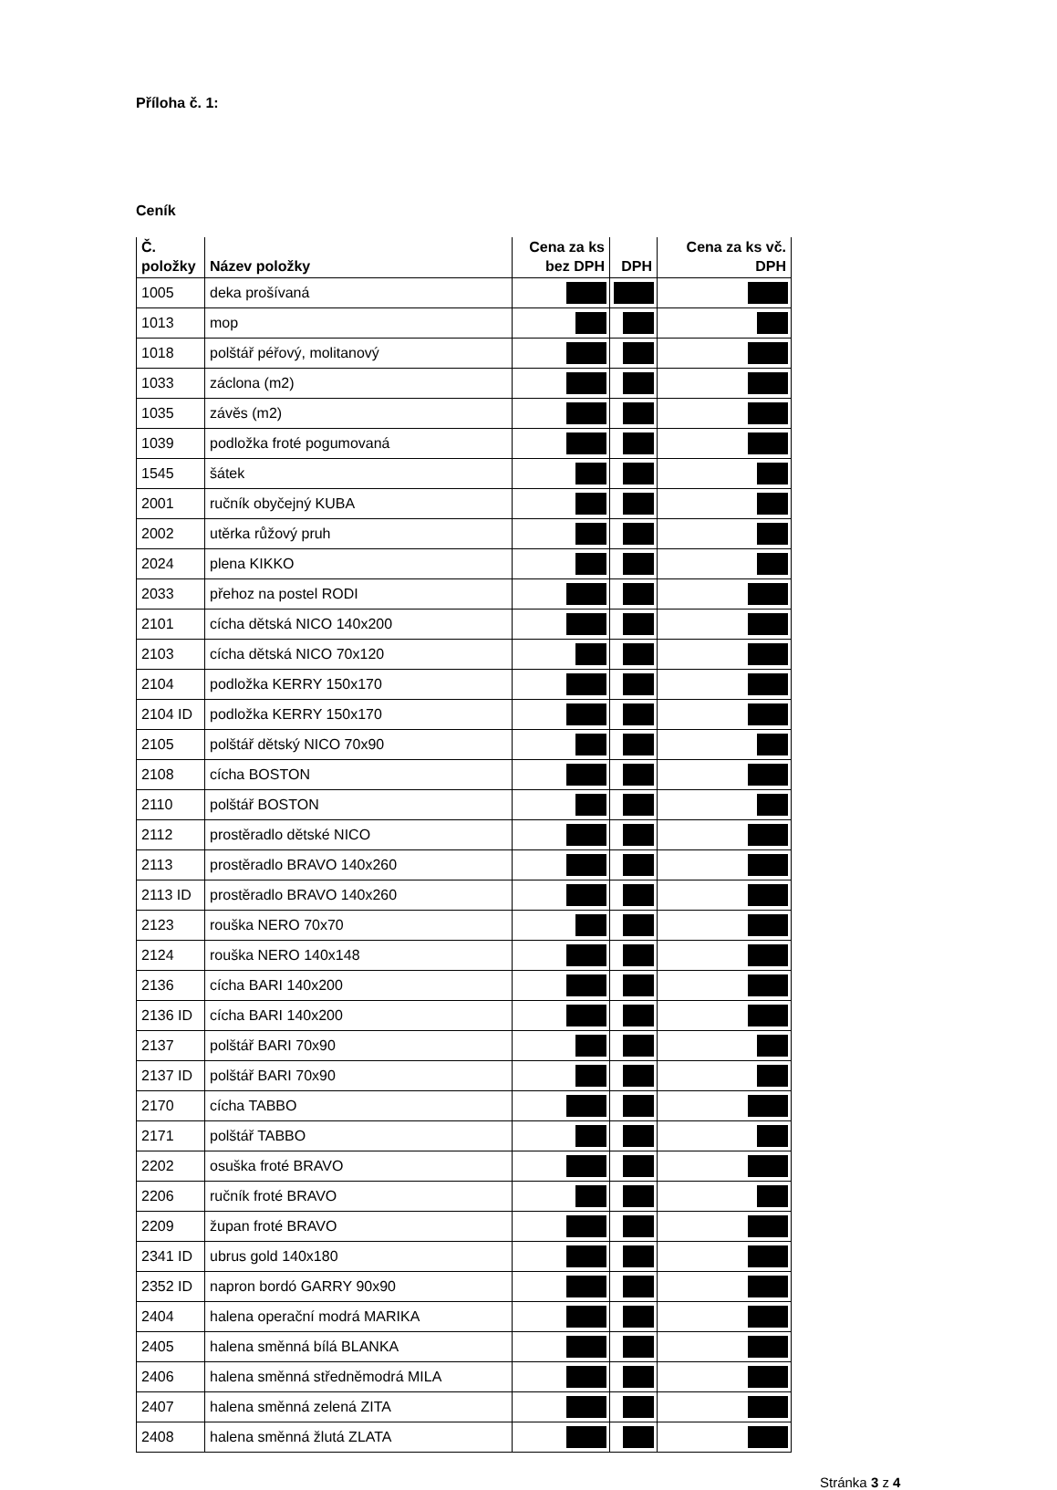Příloha č. 1:
Ceník
| Č. položky | Název položky | Cena za ks bez DPH | DPH | Cena za ks vč. DPH |
| --- | --- | --- | --- | --- |
| 1005 | deka prošívaná | | | |
| 1013 | mop | | | |
| 1018 | polštář péřový, molitanový | | | |
| 1033 | záclona (m2) | | | |
| 1035 | závěs (m2) | | | |
| 1039 | podložka froté pogumovaná | | | |
| 1545 | šátek | | | |
| 2001 | ručník obyčejný KUBA | | | |
| 2002 | utěrka růžový pruh | | | |
| 2024 | plena KIKKO | | | |
| 2033 | přehoz na postel RODI | | | |
| 2101 | cícha dětská NICO 140x200 | | | |
| 2103 | cícha dětská NICO 70x120 | | | |
| 2104 | podložka KERRY 150x170 | | | |
| 2104 ID | podložka KERRY 150x170 | | | |
| 2105 | polštář dětský NICO 70x90 | | | |
| 2108 | cícha BOSTON | | | |
| 2110 | polštář BOSTON | | | |
| 2112 | prostěradlo dětské NICO | | | |
| 2113 | prostěradlo BRAVO 140x260 | | | |
| 2113 ID | prostěradlo BRAVO 140x260 | | | |
| 2123 | rouška NERO 70x70 | | | |
| 2124 | rouška NERO 140x148 | | | |
| 2136 | cícha BARI 140x200 | | | |
| 2136 ID | cícha BARI 140x200 | | | |
| 2137 | polštář BARI 70x90 | | | |
| 2137 ID | polštář BARI 70x90 | | | |
| 2170 | cícha TABBO | | | |
| 2171 | polštář TABBO | | | |
| 2202 | osuška froté BRAVO | | | |
| 2206 | ručník froté BRAVO | | | |
| 2209 | župan froté BRAVO | | | |
| 2341 ID | ubrus gold 140x180 | | | |
| 2352 ID | napron bordó GARRY 90x90 | | | |
| 2404 | halena operační modrá MARIKA | | | |
| 2405 | halena směnná bílá BLANKA | | | |
| 2406 | halena směnná středněmodrá MILA | | | |
| 2407 | halena směnná zelená ZITA | | | |
| 2408 | halena směnná žlutá ZLATA | | | |
Stránka 3 z 4